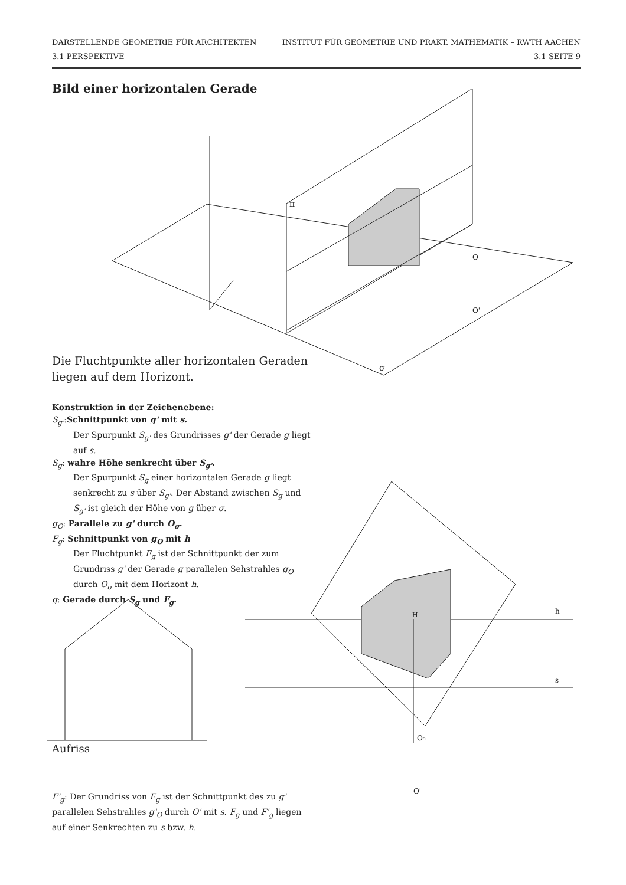DARSTELLENDE GEOMETRIE FÜR ARCHITEKTEN INSTITUT FÜR GEOMETRIE UND PRAKT. MATHEMATIK – RWTH AACHEN
3.1 PERSPEKTIVE 3.1 SEITE 9
Bild einer horizontalen Gerade
π
σ
O
O'
Die Fluchtpunkte aller horizontalen Geraden liegen auf dem Horizont.
Konstruktion in der Zeichenebene:
S<sub>g'</sub>:Schnittpunkt von g' mit s.
Der Spurpunkt S<sub>g'</sub> des Grundrisses g' der Gerade g liegt auf s.
S<sub>g</sub>: wahre Höhe senkrecht über S<sub>g'</sub>.
Der Spurpunkt S<sub>g</sub> einer horizontalen Gerade g liegt senkrecht zu s über S<sub>g'</sub>. Der Abstand zwischen S<sub>g</sub> und S<sub>g'</sub> ist gleich der Höhe von g über σ.
g<sub>O</sub>: Parallele zu g' durch O<sub>σ</sub>.
F<sub>g</sub>: Schnittpunkt von g<sub>O</sub> mit h
Der Fluchtpunkt F<sub>g</sub> ist der Schnittpunkt der zum Grundriss g' der Gerade g parallelen Sehstrahles g<sub>O</sub> durch O<sub>σ</sub> mit dem Horizont h.
g̅: Gerade durch S<sub>g</sub> und F<sub>g</sub>.
h
s
H
O₀
O'
Aufriss
F'<sub>g</sub>: Der Grundriss von F<sub>g</sub> ist der Schnittpunkt des zu g' parallelen Sehstrahles g'<sub>O</sub> durch O' mit s. F<sub>g</sub> und F'<sub>g</sub> liegen auf einer Senkrechten zu s bzw. h.